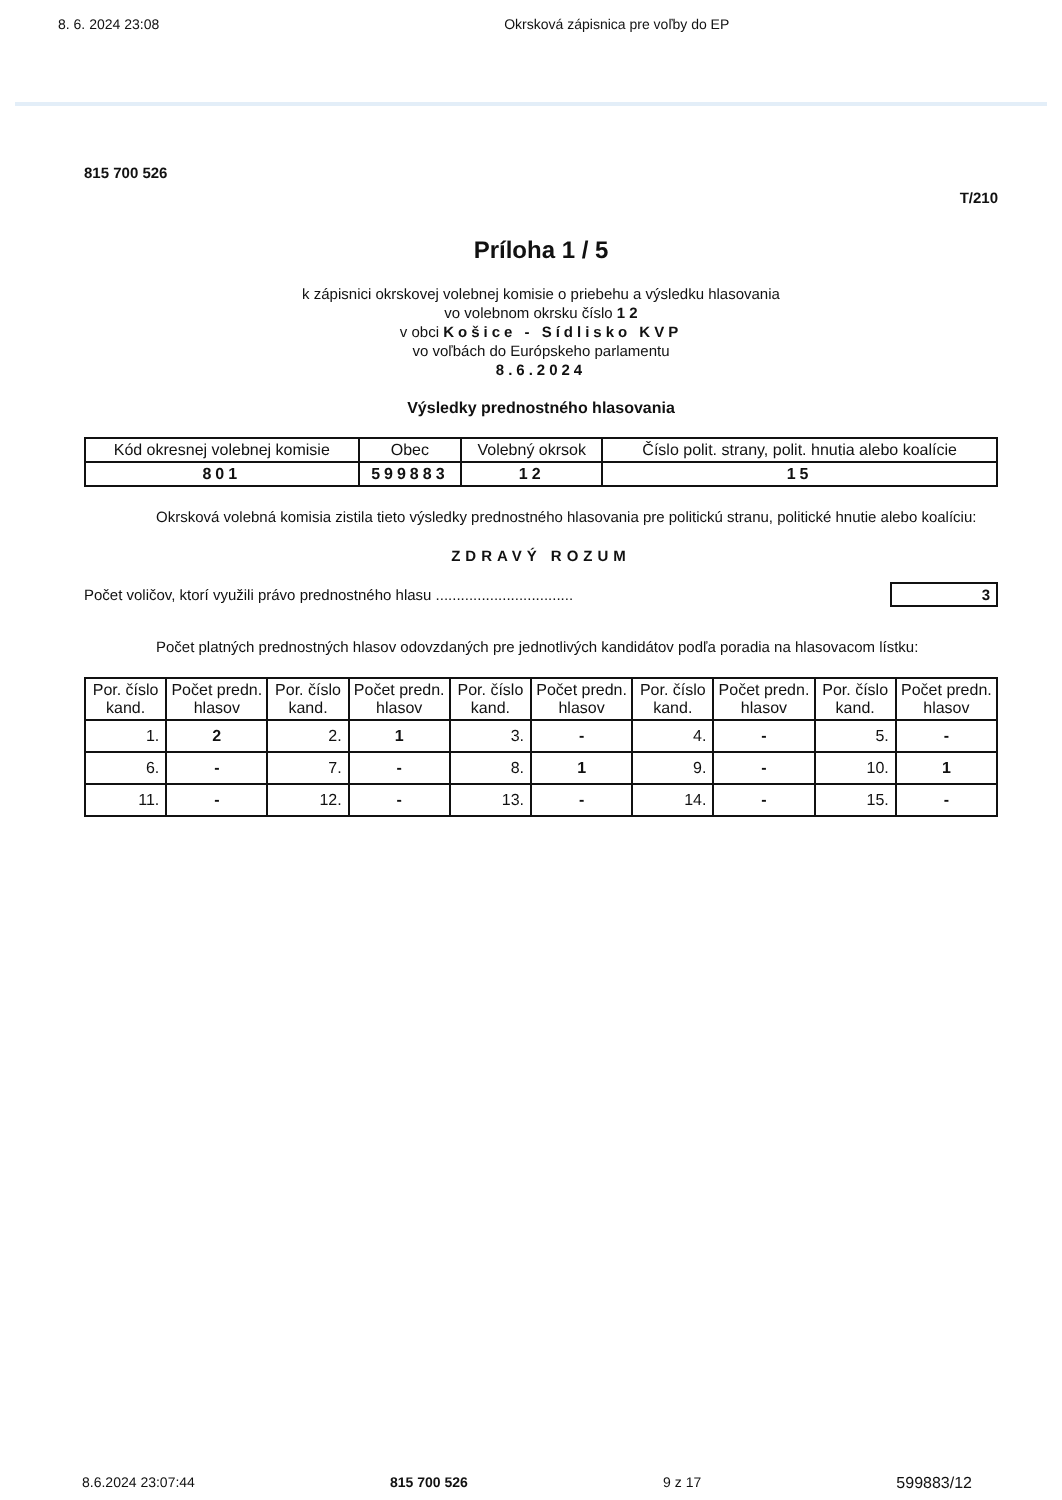8. 6. 2024 23:08 Okrsková zápisnica pre voľby do EP
815 700 526
T/210
Príloha 1 / 5
k zápisnici okrskovej volebnej komisie o priebehu a výsledku hlasovania
vo volebnom okrsku číslo 1 2
v obci Košice - Sídlisko KVP
vo voľbách do Európskeho parlamentu
8.6.2024
Výsledky prednostného hlasovania
| Kód okresnej volebnej komisie | Obec | Volebný okrsok | Číslo polit. strany, polit. hnutia alebo koalície |
| --- | --- | --- | --- |
| 801 | 599883 | 12 | 15 |
Okrsková volebná komisia zistila tieto výsledky prednostného hlasovania pre politickú stranu, politické hnutie alebo koalíciu:
ZDRAVÝ ROZUM
Počet voličov, ktorí využili právo prednostného hlasu ................................. 3
Počet platných prednostných hlasov odovzdaných pre jednotlivých kandidátov podľa poradia na hlasovacom lístku:
| Por. číslo kand. | Počet predn. hlasov | Por. číslo kand. | Počet predn. hlasov | Por. číslo kand. | Počet predn. hlasov | Por. číslo kand. | Počet predn. hlasov | Por. číslo kand. | Počet predn. hlasov |
| --- | --- | --- | --- | --- | --- | --- | --- | --- | --- |
| 1. | 2 | 2. | 1 | 3. | - | 4. | - | 5. | - |
| 6. | - | 7. | - | 8. | 1 | 9. | - | 10. | 1 |
| 11. | - | 12. | - | 13. | - | 14. | - | 15. | - |
8.6.2024 23:07:44 815 700 526 9 z 17 599883/12